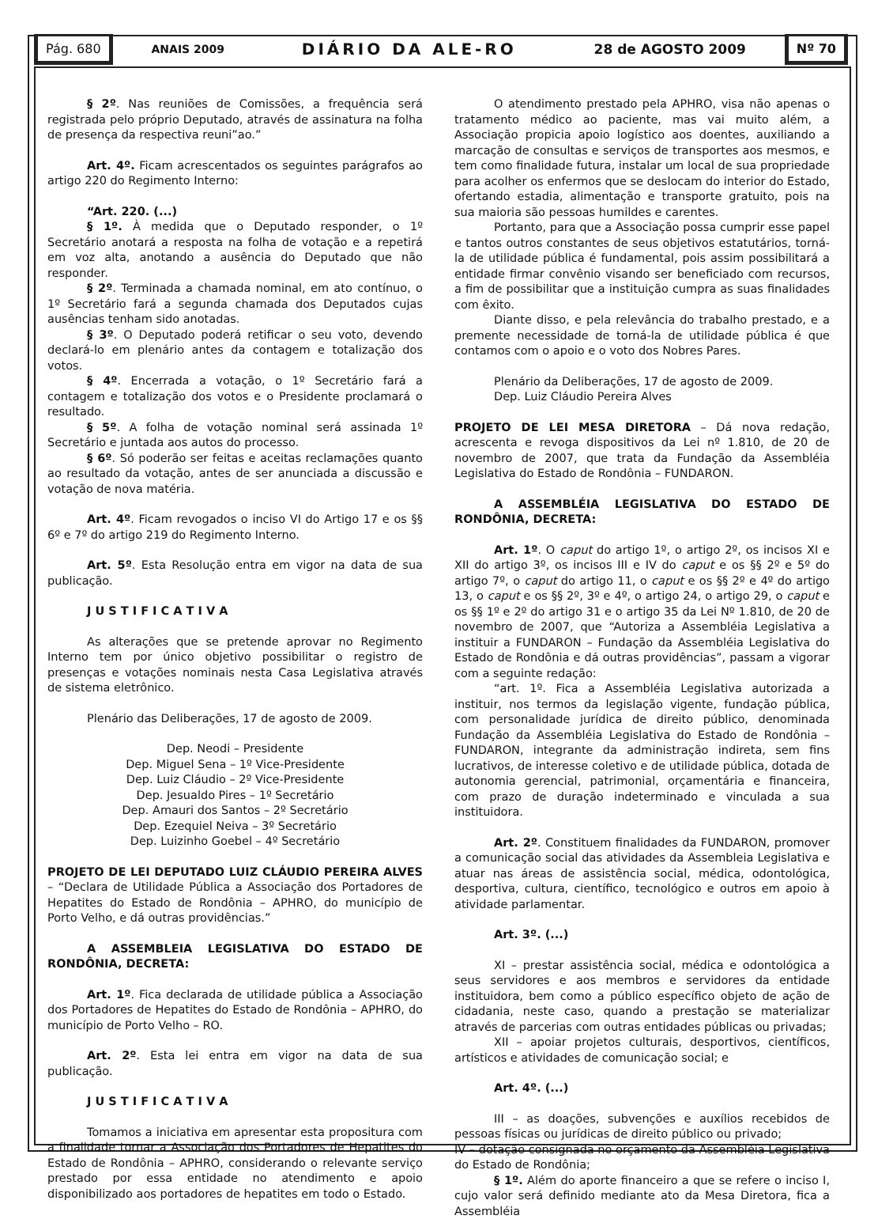Pág. 680
ANAIS 2009 DIÁRIO DA ALE-RO 28 de AGOSTO 2009
Nº 70
§ 2º. Nas reuniões de Comissões, a frequência será registrada pelo próprio Deputado, através de assinatura na folha de presença da respectiva reuni”ao.”
Art. 4º. Ficam acrescentados os seguintes parágrafos ao artigo 220 do Regimento Interno:
“Art. 220. (...)
§ 1º. À medida que o Deputado responder, o 1º Secretário anotará a resposta na folha de votação e a repetirá em voz alta, anotando a ausência do Deputado que não responder.
§ 2º. Terminada a chamada nominal, em ato contínuo, o 1º Secretário fará a segunda chamada dos Deputados cujas ausências tenham sido anotadas.
§ 3º. O Deputado poderá retificar o seu voto, devendo declará-lo em plenário antes da contagem e totalização dos votos.
§ 4º. Encerrada a votação, o 1º Secretário fará a contagem e totalização dos votos e o Presidente proclamará o resultado.
§ 5º. A folha de votação nominal será assinada 1º Secretário e juntada aos autos do processo.
§ 6º. Só poderão ser feitas e aceitas reclamações quanto ao resultado da votação, antes de ser anunciada a discussão e votação de nova matéria.
Art. 4º. Ficam revogados o inciso VI do Artigo 17 e os §§ 6º e 7º do artigo 219 do Regimento Interno.
Art. 5º. Esta Resolução entra em vigor na data de sua publicação.
J U S T I F I C A T I V A
As alterações que se pretende aprovar no Regimento Interno tem por único objetivo possibilitar o registro de presenças e votações nominais nesta Casa Legislativa através de sistema eletrônico.
Plenário das Deliberações, 17 de agosto de 2009.
Dep. Neodi – Presidente
Dep. Miguel Sena – 1º Vice-Presidente
Dep. Luiz Cláudio – 2º Vice-Presidente
Dep. Jesualdo Pires – 1º Secretário
Dep. Amauri dos Santos – 2º Secretário
Dep. Ezequiel Neiva – 3º Secretário
Dep. Luizinho Goebel – 4º Secretário
PROJETO DE LEI DEPUTADO LUIZ CLÁUDIO PEREIRA ALVES – “Declara de Utilidade Pública a Associação dos Portadores de Hepatites do Estado de Rondônia – APHRO, do município de Porto Velho, e dá outras providências.”
A ASSEMBLEIA LEGISLATIVA DO ESTADO DE RONDÔNIA, DECRETA:
Art. 1º. Fica declarada de utilidade pública a Associação dos Portadores de Hepatites do Estado de Rondônia – APHRO, do município de Porto Velho – RO.
Art. 2º. Esta lei entra em vigor na data de sua publicação.
J U S T I F I C A T I V A
Tomamos a iniciativa em apresentar esta propositura com a finalidade tornar a Associação dos Portadores de Hepatites do Estado de Rondônia – APHRO, considerando o relevante serviço prestado por essa entidade no atendimento e apoio disponibilizado aos portadores de hepatites em todo o Estado.
O atendimento prestado pela APHRO, visa não apenas o tratamento médico ao paciente, mas vai muito além, a Associação propicia apoio logístico aos doentes, auxiliando a marcação de consultas e serviços de transportes aos mesmos, e tem como finalidade futura, instalar um local de sua propriedade para acolher os enfermos que se deslocam do interior do Estado, ofertando estadia, alimentação e transporte gratuito, pois na sua maioria são pessoas humildes e carentes.
Portanto, para que a Associação possa cumprir esse papel e tantos outros constantes de seus objetivos estatutários, torná-la de utilidade pública é fundamental, pois assim possibilitará a entidade firmar convênio visando ser beneficiado com recursos, a fim de possibilitar que a instituição cumpra as suas finalidades com êxito.
Diante disso, e pela relevância do trabalho prestado, e a premente necessidade de torná-la de utilidade pública é que contamos com o apoio e o voto dos Nobres Pares.
Plenário da Deliberações, 17 de agosto de 2009.
Dep. Luiz Cláudio Pereira Alves
PROJETO DE LEI MESA DIRETORA – Dá nova redação, acrescenta e revoga dispositivos da Lei nº 1.810, de 20 de novembro de 2007, que trata da Fundação da Assembléia Legislativa do Estado de Rondônia – FUNDARON.
A ASSEMBLÉIA LEGISLATIVA DO ESTADO DE RONDÔNIA, DECRETA:
Art. 1º. O caput do artigo 1º, o artigo 2º, os incisos XI e XII do artigo 3º, os incisos III e IV do caput e os §§ 2º e 5º do artigo 7º, o caput do artigo 11, o caput e os §§ 2º e 4º do artigo 13, o caput e os §§ 2º, 3º e 4º, o artigo 24, o artigo 29, o caput e os §§ 1º e 2º do artigo 31 e o artigo 35 da Lei Nº 1.810, de 20 de novembro de 2007, que “Autoriza a Assembléia Legislativa a instituir a FUNDARON – Fundação da Assembléia Legislativa do Estado de Rondônia e dá outras providências”, passam a vigorar com a seguinte redação:
“art. 1º. Fica a Assembléia Legislativa autorizada a instituir, nos termos da legislação vigente, fundação pública, com personalidade jurídica de direito público, denominada Fundação da Assembléia Legislativa do Estado de Rondônia – FUNDARON, integrante da administração indireta, sem fins lucrativos, de interesse coletivo e de utilidade pública, dotada de autonomia gerencial, patrimonial, orçamentária e financeira, com prazo de duração indeterminado e vinculada a sua instituidora.
Art. 2º. Constituem finalidades da FUNDARON, promover a comunicação social das atividades da Assembleia Legislativa e atuar nas áreas de assistência social, médica, odontológica, desportiva, cultura, científico, tecnológico e outros em apoio à atividade parlamentar.
Art. 3º. (...)
XI – prestar assistência social, médica e odontológica a seus servidores e aos membros e servidores da entidade instituidora, bem como a público específico objeto de ação de cidadania, neste caso, quando a prestação se materializar através de parcerias com outras entidades públicas ou privadas;
XII – apoiar projetos culturais, desportivos, científicos, artísticos e atividades de comunicação social; e
Art. 4º. (...)
III – as doações, subvenções e auxílios recebidos de pessoas físicas ou jurídicas de direito público ou privado;
IV – dotação consignada no orçamento da Assembléia Legislativa do Estado de Rondônia;
§ 1º. Além do aporte financeiro a que se refere o inciso I, cujo valor será definido mediante ato da Mesa Diretora, fica a Assembléia